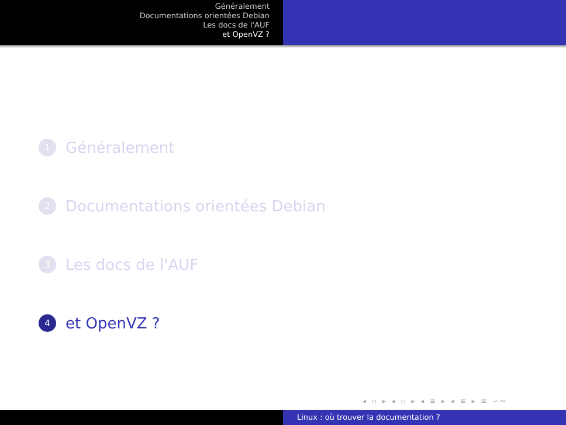Généralement
Documentations orientées Debian
Les docs de l'AUF
et OpenVZ ?
1
Généralement
2
Documentations orientées Debian
3
Les docs de l'AUF
4
et OpenVZ ?
◂ ▫ ▸ ◂ ▫ ▸ ◂ ≡ ▸ ◂ ≡ ▸ ≡ ∽∾
Linux : où trouver la documentation ?